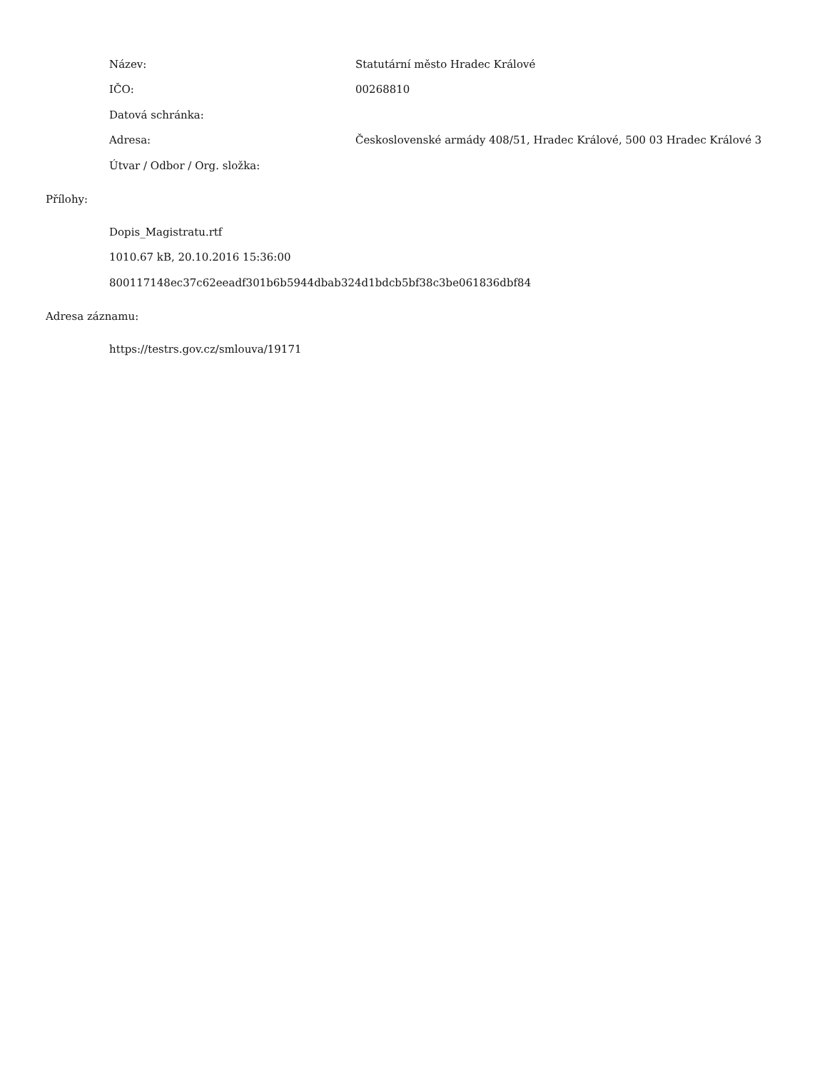| Název: | Statutární město Hradec Králové |
| IČO: | 00268810 |
| Datová schránka: | |
| Adresa: | Československé armády 408/51, Hradec Králové, 500 03 Hradec Králové 3 |
| Útvar / Odbor / Org. složka: | |
Přílohy:
Dopis_Magistratu.rtf
1010.67 kB, 20.10.2016 15:36:00
800117148ec37c62eeadf301b6b5944dbab324d1bdcb5bf38c3be061836dbf84
Adresa záznamu:
https://testrs.gov.cz/smlouva/19171